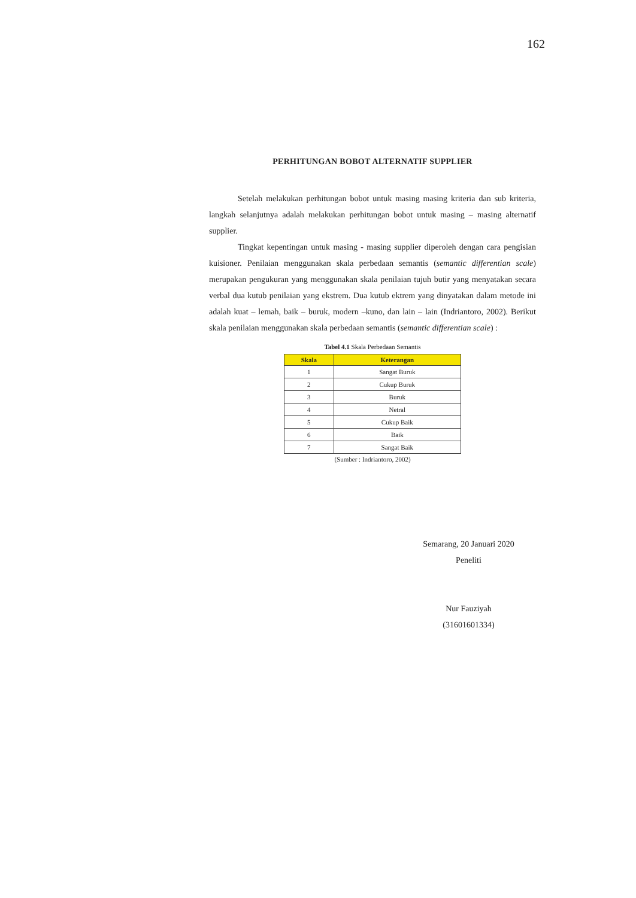162
PERHITUNGAN BOBOT ALTERNATIF SUPPLIER
Setelah melakukan perhitungan bobot untuk masing masing kriteria dan sub kriteria, langkah selanjutnya adalah melakukan perhitungan bobot untuk masing – masing alternatif supplier.
Tingkat kepentingan untuk masing - masing supplier diperoleh dengan cara pengisian kuisioner. Penilaian menggunakan skala perbedaan semantis (semantic differentian scale) merupakan pengukuran yang menggunakan skala penilaian tujuh butir yang menyatakan secara verbal dua kutub penilaian yang ekstrem. Dua kutub ektrem yang dinyatakan dalam metode ini adalah kuat – lemah, baik – buruk, modern –kuno, dan lain – lain (Indriantoro, 2002). Berikut skala penilaian menggunakan skala perbedaan semantis (semantic differentian scale) :
Tabel 4.1 Skala Perbedaan Semantis
| Skala | Keterangan |
| --- | --- |
| 1 | Sangat Buruk |
| 2 | Cukup Buruk |
| 3 | Buruk |
| 4 | Netral |
| 5 | Cukup Baik |
| 6 | Baik |
| 7 | Sangat Baik |
(Sumber : Indriantoro, 2002)
Semarang, 20 Januari 2020
Peneliti
Nur Fauziyah
(31601601334)